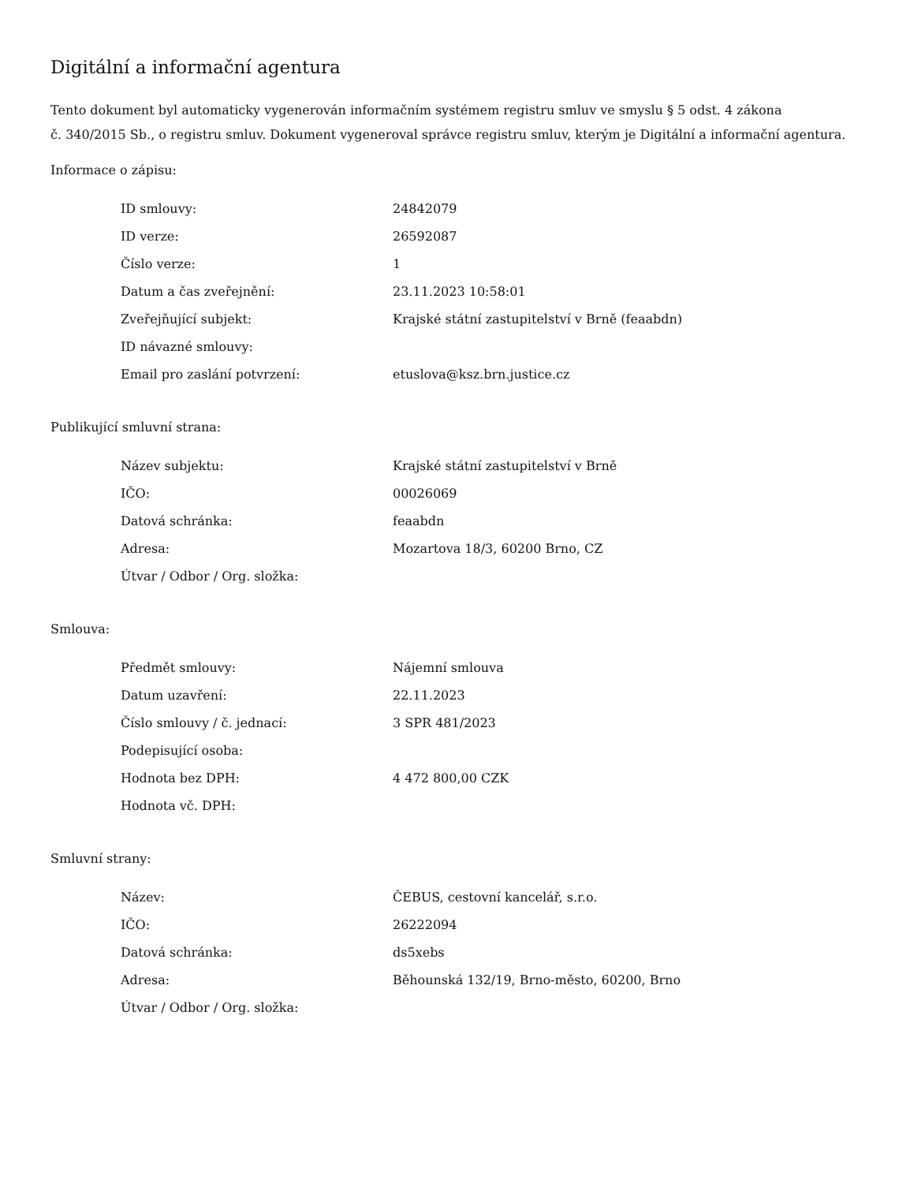Digitální a informační agentura
Tento dokument byl automaticky vygenerován informačním systémem registru smluv ve smyslu § 5 odst. 4 zákona
č. 340/2015 Sb., o registru smluv. Dokument vygeneroval správce registru smluv, kterým je Digitální a informační agentura.
Informace o zápisu:
| ID smlouvy: | 24842079 |
| ID verze: | 26592087 |
| Číslo verze: | 1 |
| Datum a čas zveřejnění: | 23.11.2023 10:58:01 |
| Zveřejňující subjekt: | Krajské státní zastupitelství v Brně (feaabdn) |
| ID návazné smlouvy: | |
| Email pro zaslání potvrzení: | etuslova@ksz.brn.justice.cz |
Publikující smluvní strana:
| Název subjektu: | Krajské státní zastupitelství v Brně |
| IČO: | 00026069 |
| Datová schránka: | feaabdn |
| Adresa: | Mozartova 18/3, 60200 Brno, CZ |
| Útvar / Odbor / Org. složka: | |
Smlouva:
| Předmět smlouvy: | Nájemní smlouva |
| Datum uzavření: | 22.11.2023 |
| Číslo smlouvy / č. jednací: | 3 SPR 481/2023 |
| Podepisující osoba: | |
| Hodnota bez DPH: | 4 472 800,00 CZK |
| Hodnota vč. DPH: | |
Smluvní strany:
| Název: | ČEBUS, cestovní kancelář, s.r.o. |
| IČO: | 26222094 |
| Datová schránka: | ds5xebs |
| Adresa: | Běhounská 132/19, Brno-město, 60200, Brno |
| Útvar / Odbor / Org. složka: | |